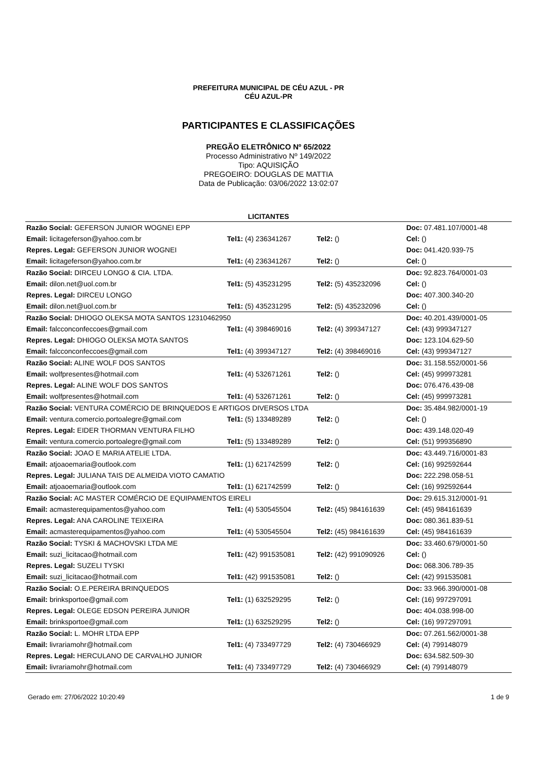PREFEITURA MUNICIPAL DE CÉU AZUL - PR
CÉU AZUL-PR
PARTICIPANTES E CLASSIFICAÇÕES
PREGÃO ELETRÔNICO Nº 65/2022
Processo Administrativo Nº 149/2022
Tipo: AQUISIÇÃO
PREGOEIRO: DOUGLAS DE MATTIA
Data de Publicação: 03/06/2022 13:02:07
LICITANTES
| Razão Social: GEFERSON JUNIOR WOGNEI EPP | | | Doc: 07.481.107/0001-48 |
| Email: licitageferson@yahoo.com.br | Tel1: (4) 236341267 | Tel2: () | Cel: () |
| Repres. Legal: GEFERSON JUNIOR WOGNEI | | | Doc: 041.420.939-75 |
| Email: licitageferson@yahoo.com.br | Tel1: (4) 236341267 | Tel2: () | Cel: () |
| Razão Social: DIRCEU LONGO & CIA. LTDA. | | | Doc: 92.823.764/0001-03 |
| Email: dilon.net@uol.com.br | Tel1: (5) 435231295 | Tel2: (5) 435232096 | Cel: () |
| Repres. Legal: DIRCEU LONGO | | | Doc: 407.300.340-20 |
| Email: dilon.net@uol.com.br | Tel1: (5) 435231295 | Tel2: (5) 435232096 | Cel: () |
| Razão Social: DHIOGO OLEKSA MOTA SANTOS 12310462950 | | | Doc: 40.201.439/0001-05 |
| Email: falcconconfeccoes@gmail.com | Tel1: (4) 398469016 | Tel2: (4) 399347127 | Cel: (43) 999347127 |
| Repres. Legal: DHIOGO OLEKSA MOTA SANTOS | | | Doc: 123.104.629-50 |
| Email: falcconconfeccoes@gmail.com | Tel1: (4) 399347127 | Tel2: (4) 398469016 | Cel: (43) 999347127 |
| Razão Social: ALINE WOLF DOS SANTOS | | | Doc: 31.158.552/0001-56 |
| Email: wolfpresentes@hotmail.com | Tel1: (4) 532671261 | Tel2: () | Cel: (45) 999973281 |
| Repres. Legal: ALINE WOLF DOS SANTOS | | | Doc: 076.476.439-08 |
| Email: wolfpresentes@hotmail.com | Tel1: (4) 532671261 | Tel2: () | Cel: (45) 999973281 |
| Razão Social: VENTURA COMÉRCIO DE BRINQUEDOS E ARTIGOS DIVERSOS LTDA | | | Doc: 35.484.982/0001-19 |
| Email: ventura.comercio.portoalegre@gmail.com | Tel1: (5) 133489289 | Tel2: () | Cel: () |
| Repres. Legal: EIDER THORMAN VENTURA FILHO | | | Doc: 439.148.020-49 |
| Email: ventura.comercio.portoalegre@gmail.com | Tel1: (5) 133489289 | Tel2: () | Cel: (51) 999356890 |
| Razão Social: JOAO E MARIA ATELIE LTDA. | | | Doc: 43.449.716/0001-83 |
| Email: atjoaoemaria@outlook.com | Tel1: (1) 621742599 | Tel2: () | Cel: (16) 992592644 |
| Repres. Legal: JULIANA TAIS DE ALMEIDA VIOTO CAMATIO | | | Doc: 222.298.058-51 |
| Email: atjoaoemaria@outlook.com | Tel1: (1) 621742599 | Tel2: () | Cel: (16) 992592644 |
| Razão Social: AC MASTER COMÉRCIO DE EQUIPAMENTOS EIRELI | | | Doc: 29.615.312/0001-91 |
| Email: acmasterequipamentos@yahoo.com | Tel1: (4) 530545504 | Tel2: (45) 984161639 | Cel: (45) 984161639 |
| Repres. Legal: ANA CAROLINE TEIXEIRA | | | Doc: 080.361.839-51 |
| Email: acmasterequipamentos@yahoo.com | Tel1: (4) 530545504 | Tel2: (45) 984161639 | Cel: (45) 984161639 |
| Razão Social: TYSKI & MACHOVSKI LTDA ME | | | Doc: 33.460.679/0001-50 |
| Email: suzi_licitacao@hotmail.com | Tel1: (42) 991535081 | Tel2: (42) 991090926 | Cel: () |
| Repres. Legal: SUZELI TYSKI | | | Doc: 068.306.789-35 |
| Email: suzi_licitacao@hotmail.com | Tel1: (42) 991535081 | Tel2: () | Cel: (42) 991535081 |
| Razão Social: O.E.PEREIRA BRINQUEDOS | | | Doc: 33.966.390/0001-08 |
| Email: brinksportoe@gmail.com | Tel1: (1) 632529295 | Tel2: () | Cel: (16) 997297091 |
| Repres. Legal: OLEGE EDSON PEREIRA JUNIOR | | | Doc: 404.038.998-00 |
| Email: brinksportoe@gmail.com | Tel1: (1) 632529295 | Tel2: () | Cel: (16) 997297091 |
| Razão Social: L. MOHR LTDA EPP | | | Doc: 07.261.562/0001-38 |
| Email: livrariamohr@hotmail.com | Tel1: (4) 733497729 | Tel2: (4) 730466929 | Cel: (4) 799148079 |
| Repres. Legal: HERCULANO DE CARVALHO JUNIOR | | | Doc: 634.582.509-30 |
| Email: livrariamohr@hotmail.com | Tel1: (4) 733497729 | Tel2: (4) 730466929 | Cel: (4) 799148079 |
Gerado em: 27/06/2022 10:20:49 1 de 9